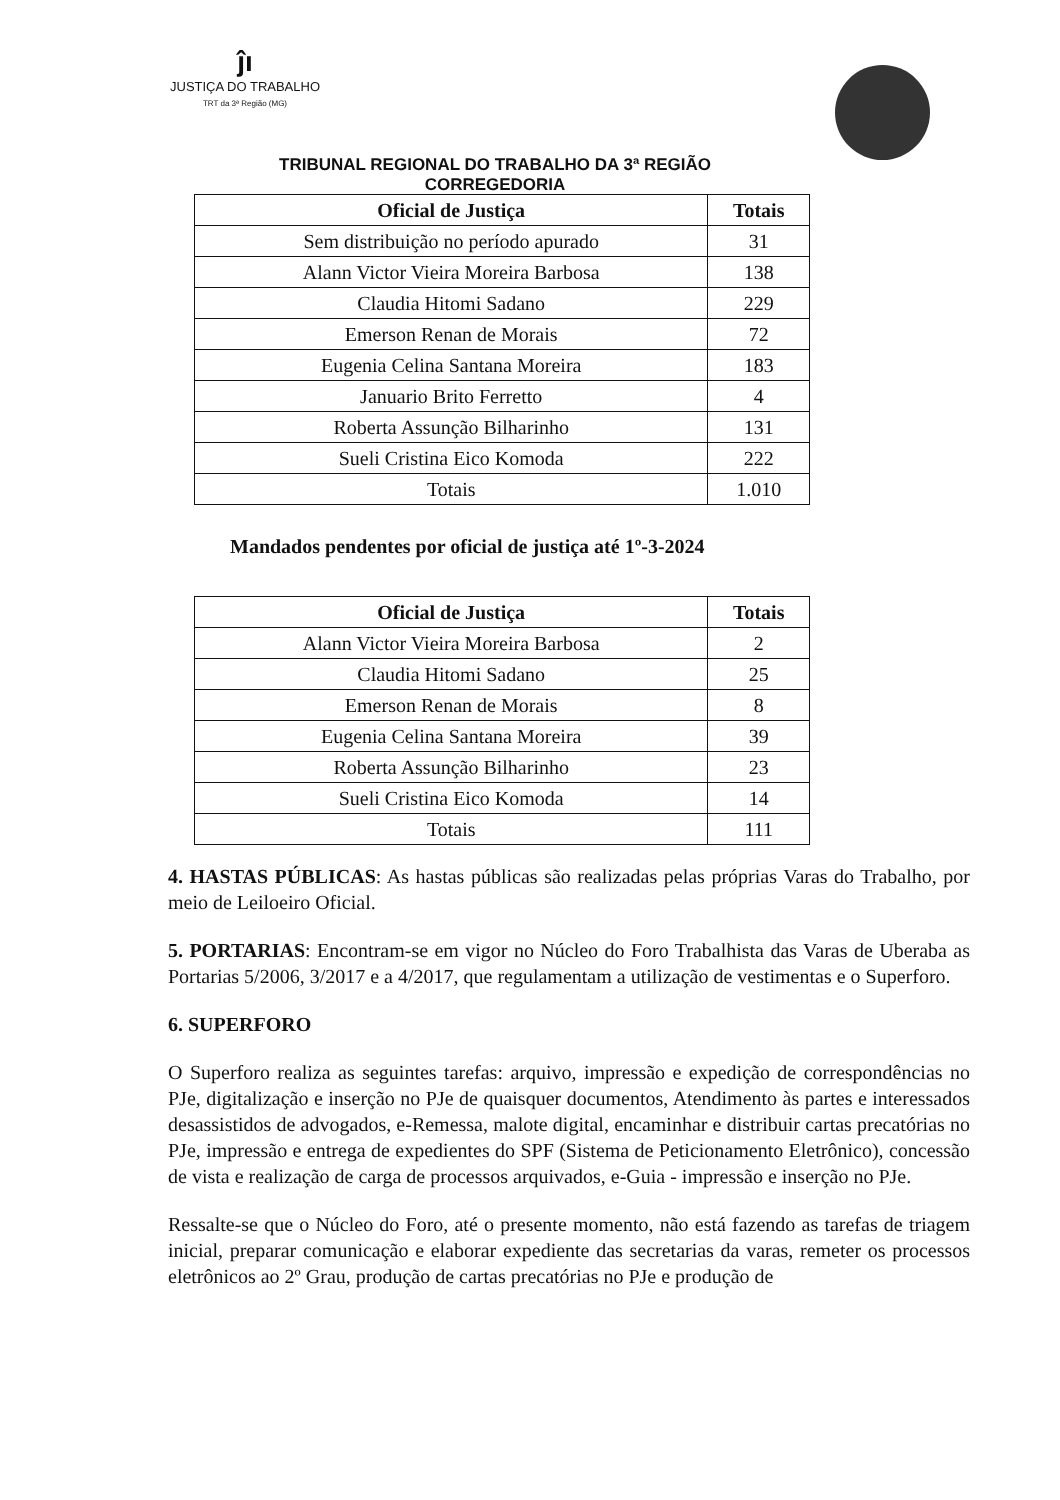ĵı
JUSTIÇA DO TRABALHO
TRT da 3ª Região (MG)
TRIBUNAL REGIONAL DO TRABALHO DA 3ª REGIÃO
CORREGEDORIA
| Oficial de Justiça | Totais |
| --- | --- |
| Sem distribuição no período apurado | 31 |
| Alann Victor Vieira Moreira Barbosa | 138 |
| Claudia Hitomi Sadano | 229 |
| Emerson Renan de Morais | 72 |
| Eugenia Celina Santana Moreira | 183 |
| Januario Brito Ferretto | 4 |
| Roberta Assunção Bilharinho | 131 |
| Sueli Cristina Eico Komoda | 222 |
| Totais | 1.010 |
Mandados pendentes por oficial de justiça até 1º-3-2024
| Oficial de Justiça | Totais |
| --- | --- |
| Alann Victor Vieira Moreira Barbosa | 2 |
| Claudia Hitomi Sadano | 25 |
| Emerson Renan de Morais | 8 |
| Eugenia Celina Santana Moreira | 39 |
| Roberta Assunção Bilharinho | 23 |
| Sueli Cristina Eico Komoda | 14 |
| Totais | 111 |
4. HASTAS PÚBLICAS: As hastas públicas são realizadas pelas próprias Varas do Trabalho, por meio de Leiloeiro Oficial.
5. PORTARIAS: Encontram-se em vigor no Núcleo do Foro Trabalhista das Varas de Uberaba as Portarias 5/2006, 3/2017 e a 4/2017, que regulamentam a utilização de vestimentas e o Superforo.
6. SUPERFORO
O Superforo realiza as seguintes tarefas: arquivo, impressão e expedição de correspondências no PJe, digitalização e inserção no PJe de quaisquer documentos, Atendimento às partes e interessados desassistidos de advogados, e-Remessa, malote digital, encaminhar e distribuir cartas precatórias no PJe, impressão e entrega de expedientes do SPF (Sistema de Peticionamento Eletrônico), concessão de vista e realização de carga de processos arquivados, e-Guia - impressão e inserção no PJe.
Ressalte-se que o Núcleo do Foro, até o presente momento, não está fazendo as tarefas de triagem inicial, preparar comunicação e elaborar expediente das secretarias da varas, remeter os processos eletrônicos ao 2º Grau, produção de cartas precatórias no PJe e produção de